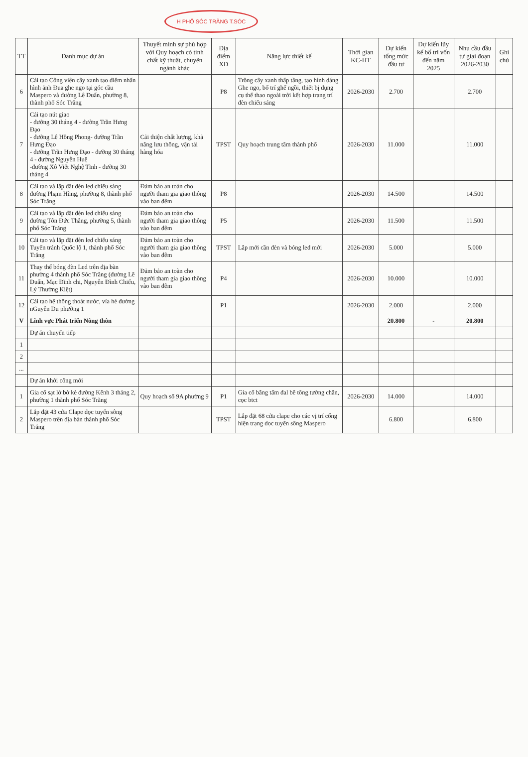H PHỐ SÓC TRĂNG T.SÓC
| TT | Danh mục dự án | Thuyết minh sự phù hợp với Quy hoạch có tính chất kỹ thuật, chuyên ngành khác | Địa điểm XD | Năng lực thiết kế | Thời gian KC-HT | Dự kiến tổng mức đầu tư | Dự kiến lũy kế bố trí vốn đến năm 2025 | Nhu cầu đầu tư giai đoạn 2026-2030 | Ghi chú |
| --- | --- | --- | --- | --- | --- | --- | --- | --- | --- |
| 6 | Cải tạo Công viên cây xanh tạo điểm nhấn hình ảnh Đua ghe ngo tại góc cầu Maspero và đường Lê Duẩn, phường 8, thành phố Sóc Trăng | | P8 | Trồng cây xanh thấp tầng, tạo hình dáng Ghe ngo, bố trí ghế ngồi, thiết bị dụng cụ thể thao ngoài trời kết hợp trang trí đèn chiếu sáng | 2026-2030 | 2.700 | | 2.700 | |
| 7 | Cải tạo nút giao - đường 30 tháng 4 - đường Trần Hưng Đạo - đường Lê Hồng Phong- đường Trần Hưng Đạo - đường Trần Hưng Đạo - đường 30 tháng 4 - đường Nguyễn Huệ -đường Xô Viết Nghệ Tĩnh - đường 30 tháng 4 | Cải thiện chất lượng, khả năng lưu thông, vận tải hàng hóa | TPST | Quy hoạch trung tâm thành phố | 2026-2030 | 11.000 | | 11.000 | |
| 8 | Cải tạo và lắp đặt đèn led chiếu sáng đường Phạm Hùng, phường 8, thành phố Sóc Trăng | Đảm bảo an toàn cho người tham gia giao thông vào ban đêm | P8 | | 2026-2030 | 14.500 | | 14.500 | |
| 9 | Cải tạo và lắp đặt đèn led chiếu sáng đường Tôn Đức Thắng, phường 5, thành phố Sóc Trăng | Đảm bảo an toàn cho người tham gia giao thông vào ban đêm | P5 | | 2026-2030 | 11.500 | | 11.500 | |
| 10 | Cải tạo và lắp đặt đèn led chiếu sáng Tuyến tránh Quốc lộ 1, thành phố Sóc Trăng | Đảm bảo an toàn cho người tham gia giao thông vào ban đêm | TPST | Lắp mới cần đèn và bóng led mới | 2026-2030 | 5.000 | | 5.000 | |
| 11 | Thay thế bóng đèn Led trên địa bàn phường 4 thành phố Sóc Trăng (đường Lê Duẩn, Mạc Đĩnh chi, Nguyễn Đình Chiểu, Lý Thường Kiệt) | Đảm bảo an toàn cho người tham gia giao thông vào ban đêm | P4 | | 2026-2030 | 10.000 | | 10.000 | |
| 12 | Cải tạo hệ thống thoát nước, vỉa hè đường nGuyễn Du phường 1 | | P1 | | 2026-2030 | 2.000 | | 2.000 | |
| V | Lĩnh vực Phát triển Nông thôn | | | | | 20.800 | - | 20.800 | |
| | Dự án chuyển tiếp | | | | | | | | |
| 1 | | | | | | | | | |
| 2 | | | | | | | | | |
| ... | | | | | | | | | |
| | Dự án khởi công mới | | | | | | | | |
| 1 | Gia cố sạt lở bờ kè đường Kênh 3 tháng 2, phường 1 thành phố Sóc Trăng | Quy hoạch số 9A phường 9 | P1 | Gia cố bằng tấm đal bê tông tường chắn, cọc btct | 2026-2030 | 14.000 | | 14.000 | |
| 2 | Lắp đặt 43 cửa Clape dọc tuyến sông Maspero trên địa bàn thành phố Sóc Trăng | | TPST | Lắp đặt 68 cửa clape cho các vị trí cống hiện trạng dọc tuyến sông Maspero | | 6.800 | | 6.800 | |